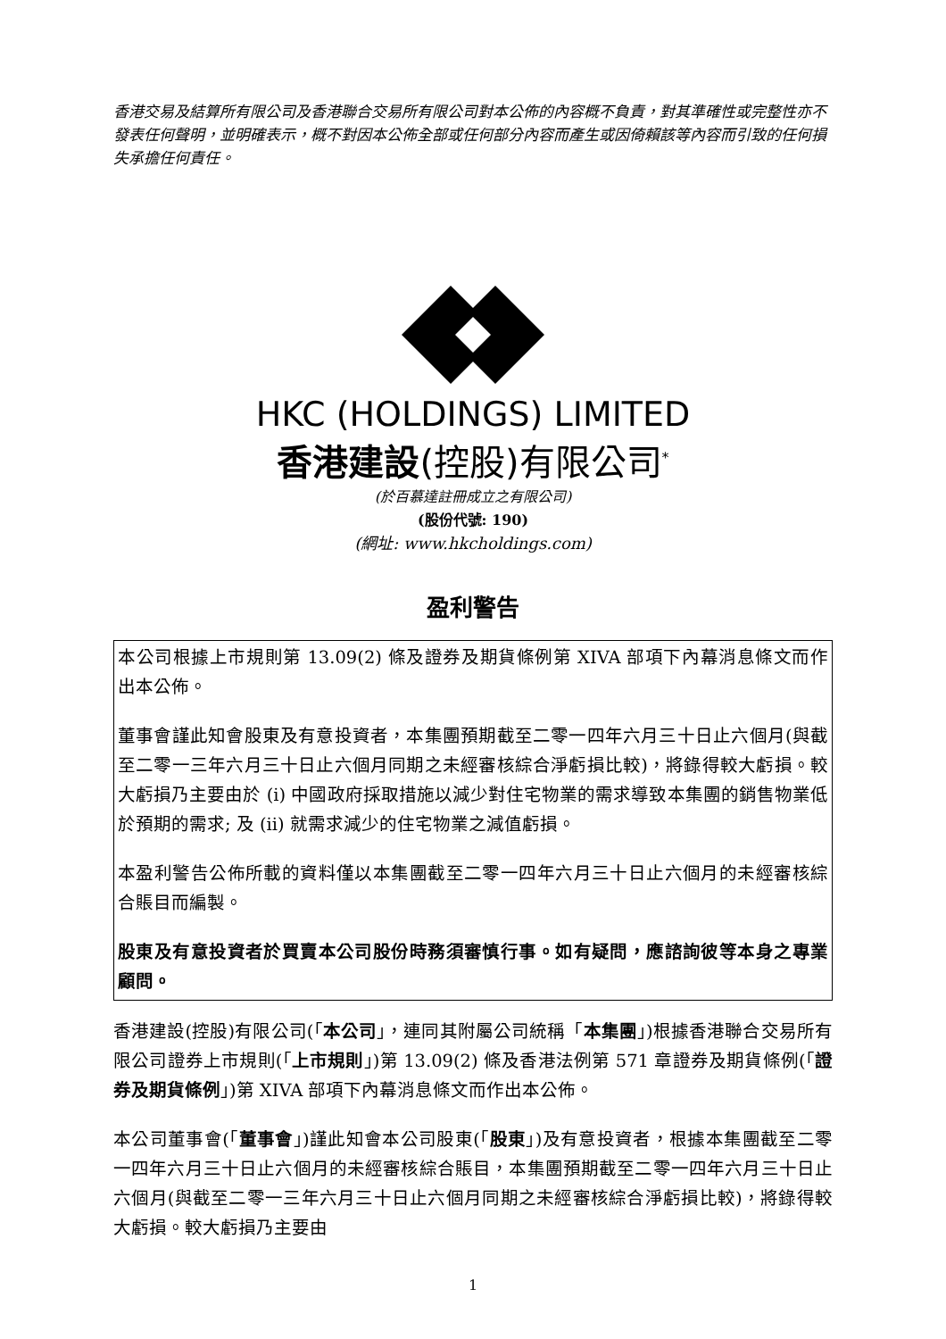香港交易及結算所有限公司及香港聯合交易所有限公司對本公佈的內容概不負責，對其準確性或完整性亦不發表任何聲明，並明確表示，概不對因本公佈全部或任何部分內容而產生或因倚賴該等內容而引致的任何損失承擔任何責任。
HKC (HOLDINGS) LIMITED
香港建設(控股)有限公司<sup>*</sup>
(於百慕達註冊成立之有限公司)
(股份代號: 190)
(網址: www.hkcholdings.com)
盈利警告
本公司根據上市規則第 13.09(2) 條及證券及期貨條例第 XIVA 部項下內幕消息條文而作出本公佈。
董事會謹此知會股東及有意投資者，本集團預期截至二零一四年六月三十日止六個月(與截至二零一三年六月三十日止六個月同期之未經審核綜合淨虧損比較)，將錄得較大虧損。較大虧損乃主要由於 (i) 中國政府採取措施以減少對住宅物業的需求導致本集團的銷售物業低於預期的需求; 及 (ii) 就需求減少的住宅物業之減值虧損。
本盈利警告公佈所載的資料僅以本集團截至二零一四年六月三十日止六個月的未經審核綜合賬目而編製。
股東及有意投資者於買賣本公司股份時務須審慎行事。如有疑問，應諮詢彼等本身之專業顧問。
香港建設(控股)有限公司(「本公司」，連同其附屬公司統稱「本集團」)根據香港聯合交易所有限公司證券上市規則(「上市規則」)第 13.09(2) 條及香港法例第 571 章證券及期貨條例(「證券及期貨條例」)第 XIVA 部項下內幕消息條文而作出本公佈。
本公司董事會(「董事會」)謹此知會本公司股東(「股東」)及有意投資者，根據本集團截至二零一四年六月三十日止六個月的未經審核綜合賬目，本集團預期截至二零一四年六月三十日止六個月(與截至二零一三年六月三十日止六個月同期之未經審核綜合淨虧損比較)，將錄得較大虧損。較大虧損乃主要由
1